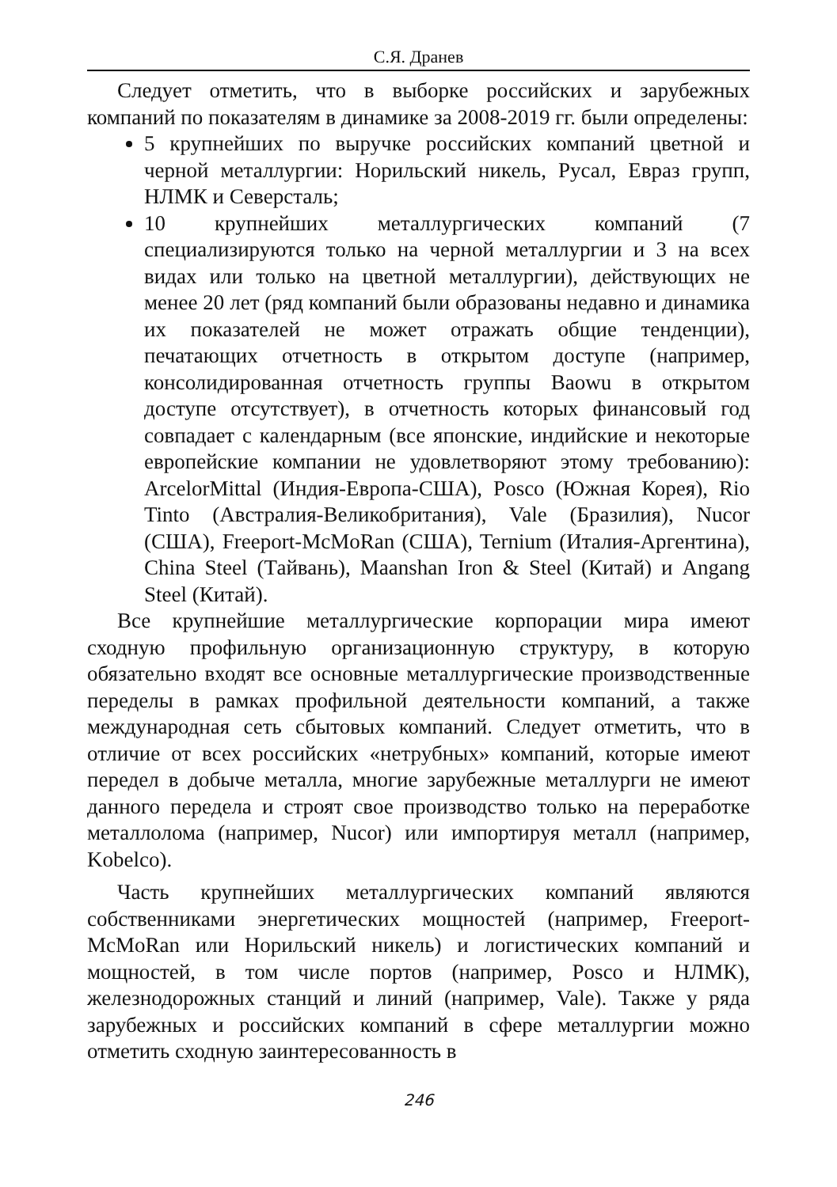С.Я. Дранев
Следует отметить, что в выборке российских и зарубежных компаний по показателям в динамике за 2008-2019 гг. были определены:
5 крупнейших по выручке российских компаний цветной и черной металлургии: Норильский никель, Русал, Евраз групп, НЛМК и Северсталь;
10 крупнейших металлургических компаний (7 специализируются только на черной металлургии и 3 на всех видах или только на цветной металлургии), действующих не менее 20 лет (ряд компаний были образованы недавно и динамика их показателей не может отражать общие тенденции), печатающих отчетность в открытом доступе (например, консолидированная отчетность группы Baowu в открытом доступе отсутствует), в отчетность которых финансовый год совпадает с календарным (все японские, индийские и некоторые европейские компании не удовлетворяют этому требованию): ArcelorMittal (Индия-Европа-США), Posco (Южная Корея), Rio Tinto (Австралия-Великобритания), Vale (Бразилия), Nucor (США), Freeport-McMoRan (США), Ternium (Италия-Аргентина), China Steel (Тайвань), Maanshan Iron & Steel (Китай) и Angang Steel (Китай).
Все крупнейшие металлургические корпорации мира имеют сходную профильную организационную структуру, в которую обязательно входят все основные металлургические производственные переделы в рамках профильной деятельности компаний, а также международная сеть сбытовых компаний. Следует отметить, что в отличие от всех российских «нетрубных» компаний, которые имеют передел в добыче металла, многие зарубежные металлурги не имеют данного передела и строят свое производство только на переработке металлолома (например, Nucor) или импортируя металл (например, Kobelco).
Часть крупнейших металлургических компаний являются собственниками энергетических мощностей (например, Freeport-McMoRan или Норильский никель) и логистических компаний и мощностей, в том числе портов (например, Posco и НЛМК), железнодорожных станций и линий (например, Vale). Также у ряда зарубежных и российских компаний в сфере металлургии можно отметить сходную заинтересованность в
246